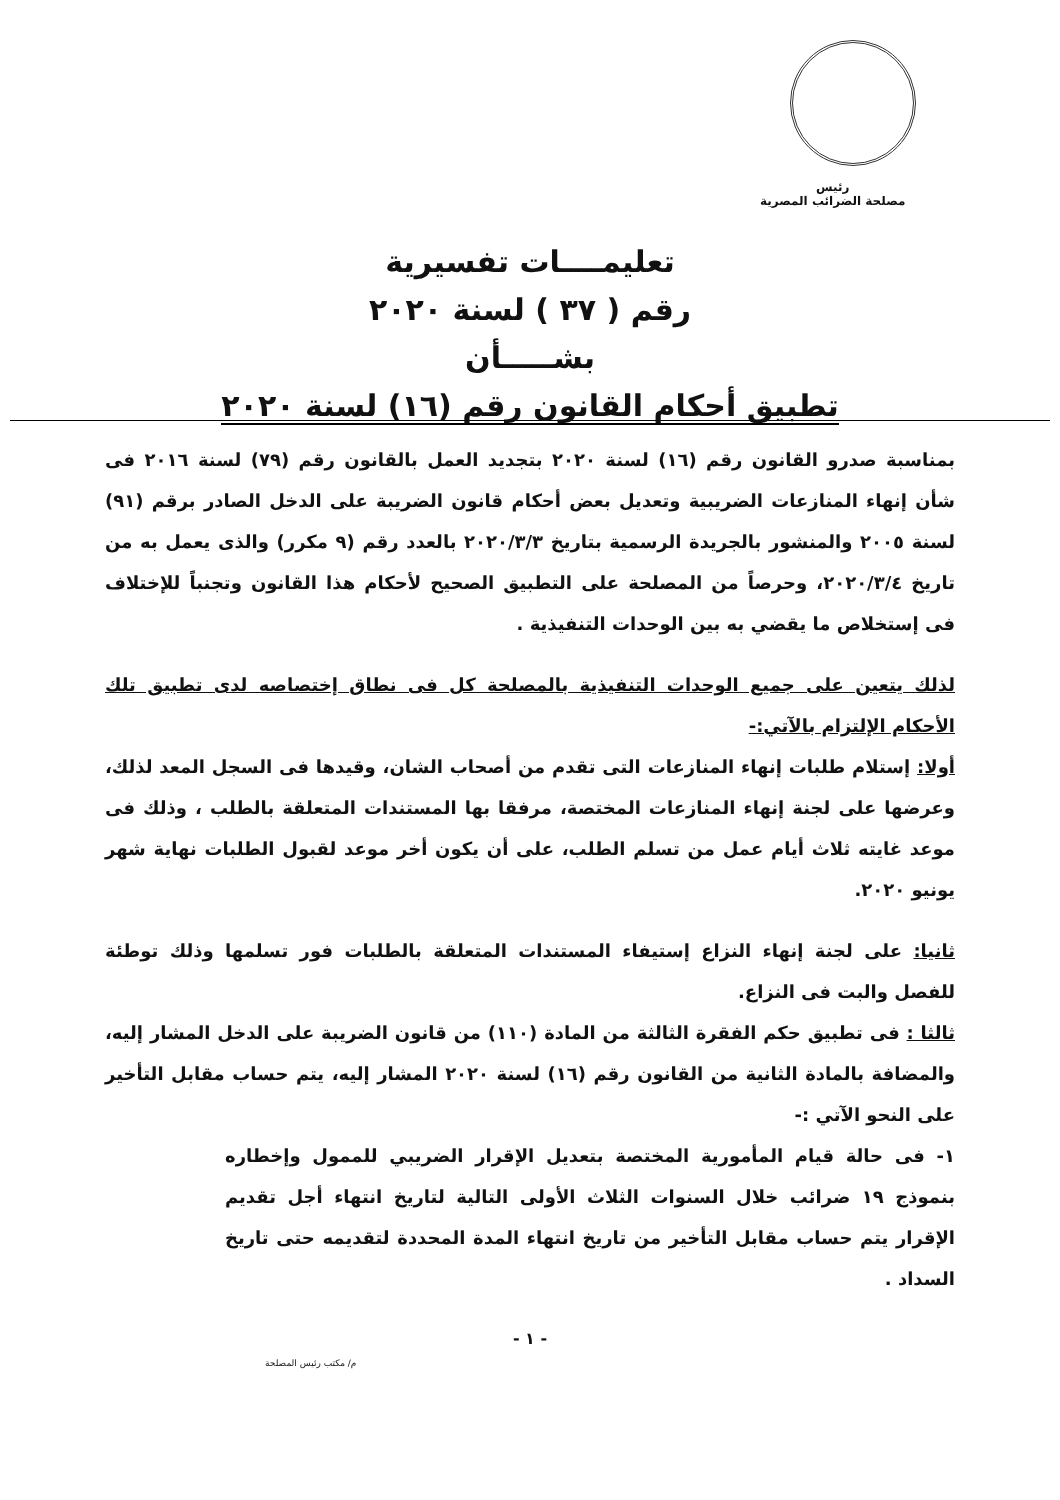رئيس
مصلحة الضرائب المصرية
تعليمــــات تفسيرية
رقم ( ٣٧ ) لسنة ٢٠٢٠
بشـــــأن
تطبيق أحكام القانون رقم (١٦) لسنة ٢٠٢٠
بمناسبة صدرو القانون رقم (١٦) لسنة ٢٠٢٠ بتجديد العمل بالقانون رقم (٧٩) لسنة ٢٠١٦ فى شأن إنهاء المنازعات الضريبية وتعديل بعض أحكام قانون الضريبة على الدخل الصادر برقم (٩١) لسنة ٢٠٠٥ والمنشور بالجريدة الرسمية بتاريخ ٢٠٢٠/٣/٣ بالعدد رقم (٩ مكرر) والذى يعمل به من تاريخ ٢٠٢٠/٣/٤، وحرصاً من المصلحة على التطبيق الصحيح لأحكام هذا القانون وتجنباً للإختلاف فى إستخلاص ما يقضي به بين الوحدات التنفيذية .
لذلك يتعين على جميع الوحدات التنفيذية بالمصلحة كل فى نطاق إختصاصه لدى تطبيق تلك الأحكام الإلتزام بالآتي:-
أولا: إستلام طلبات إنهاء المنازعات التى تقدم من أصحاب الشان، وقيدها فى السجل المعد لذلك، وعرضها على لجنة إنهاء المنازعات المختصة، مرفقا بها المستندات المتعلقة بالطلب ، وذلك فى موعد غايته ثلاث أيام عمل من تسلم الطلب، على أن يكون أخر موعد لقبول الطلبات نهاية شهر يونيو ٢٠٢٠.
ثانيا: على لجنة إنهاء النزاع إستيفاء المستندات المتعلقة بالطلبات فور تسلمها وذلك توطئة للفصل والبت فى النزاع.
ثالثا : فى تطبيق حكم الفقرة الثالثة من المادة (١١٠) من قانون الضريبة على الدخل المشار إليه، والمضافة بالمادة الثانية من القانون رقم (١٦) لسنة ٢٠٢٠ المشار إليه، يتم حساب مقابل التأخير على النحو الآتي :-
١- فى حالة قيام المأمورية المختصة بتعديل الإقرار الضريبي للممول وإخطاره بنموذج ١٩ ضرائب خلال السنوات الثلاث الأولى التالية لتاريخ انتهاء أجل تقديم الإقرار يتم حساب مقابل التأخير من تاريخ انتهاء المدة المحددة لتقديمه حتى تاريخ السداد .
- ١ -
م/ مكتب رئيس المصلحة